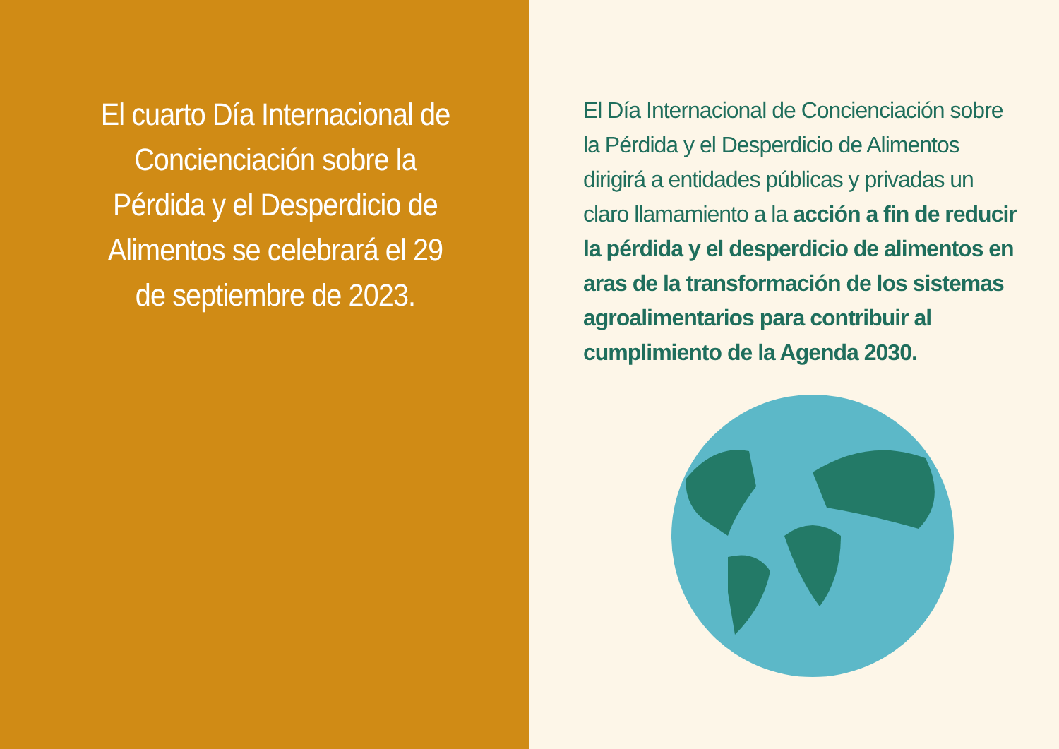El cuarto Día Internacional de Concienciación sobre la Pérdida y el Desperdicio de Alimentos se celebrará el 29 de septiembre de 2023.
El Día Internacional de Concienciación sobre la Pérdida y el Desperdicio de Alimentos dirigirá a entidades públicas y privadas un claro llamamiento a la acción a fin de reducir la pérdida y el desperdicio de alimentos en aras de la transformación de los sistemas agroalimentarios para contribuir al cumplimiento de la Agenda 2030.